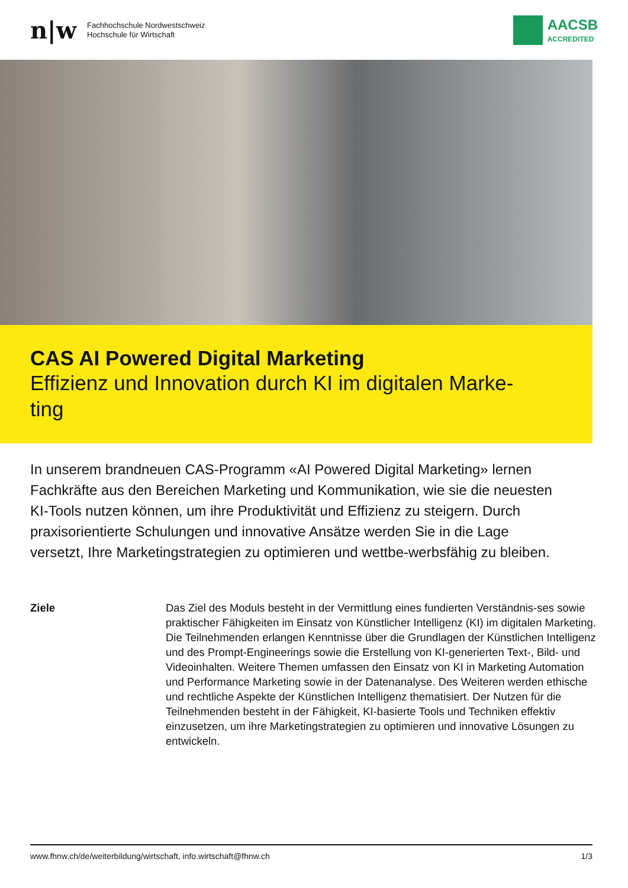n|w
Fachhochschule Nordwestschweiz
Hochschule für Wirtschaft
AACSB
ACCREDITED
CAS AI Powered Digital Marketing
Effizienz und Innovation durch KI im digitalen Marke-
ting
In unserem brandneuen CAS-Programm «AI Powered Digital Marketing» lernen Fachkräfte aus den Bereichen Marketing und Kommunikation, wie sie die neuesten KI-Tools nutzen können, um ihre Produktivität und Effizienz zu steigern. Durch praxisorientierte Schulungen und innovative Ansätze werden Sie in die Lage versetzt, Ihre Marketingstrategien zu optimieren und wettbe-werbsfähig zu bleiben.
Ziele Das Ziel des Moduls besteht in der Vermittlung eines fundierten Verständnis-ses sowie praktischer Fähigkeiten im Einsatz von Künstlicher Intelligenz (KI) im digitalen Marketing. Die Teilnehmenden erlangen Kenntnisse über die Grundlagen der Künstlichen Intelligenz und des Prompt-Engineerings sowie die Erstellung von KI-generierten Text-, Bild- und Videoinhalten. Weitere Themen umfassen den Einsatz von KI in Marketing Automation und Performance Marketing sowie in der Datenanalyse. Des Weiteren werden ethische und rechtliche Aspekte der Künstlichen Intelligenz thematisiert. Der Nutzen für die Teilnehmenden besteht in der Fähigkeit, KI-basierte Tools und Techniken effektiv einzusetzen, um ihre Marketingstrategien zu optimieren und innovative Lösungen zu entwickeln.
www.fhnw.ch/de/weiterbildung/wirtschaft, info.wirtschaft@fhnw.ch 1/3